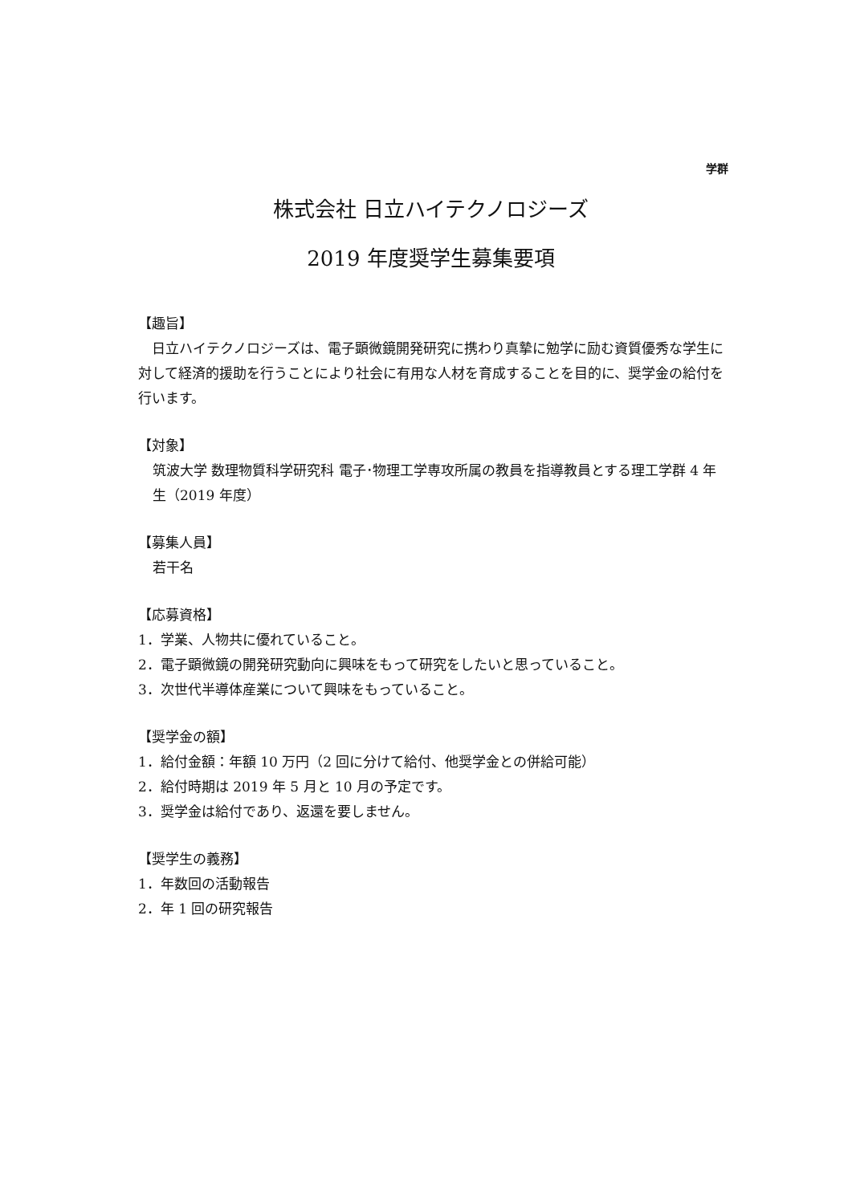学群
株式会社 日立ハイテクノロジーズ
2019 年度奨学生募集要項
【趣旨】
　日立ハイテクノロジーズは、電子顕微鏡開発研究に携わり真摯に勉学に励む資質優秀な学生に対して経済的援助を行うことにより社会に有用な人材を育成することを目的に、奨学金の給付を行います。
【対象】
筑波大学 数理物質科学研究科 電子･物理工学専攻所属の教員を指導教員とする理工学群 4 年生（2019 年度）
【募集人員】
若干名
【応募資格】
1．学業、人物共に優れていること。
2．電子顕微鏡の開発研究動向に興味をもって研究をしたいと思っていること。
3．次世代半導体産業について興味をもっていること。
【奨学金の額】
1．給付金額：年額 10 万円（2 回に分けて給付、他奨学金との併給可能）
2．給付時期は 2019 年 5 月と 10 月の予定です。
3．奨学金は給付であり、返還を要しません。
【奨学生の義務】
1．年数回の活動報告
2．年 1 回の研究報告